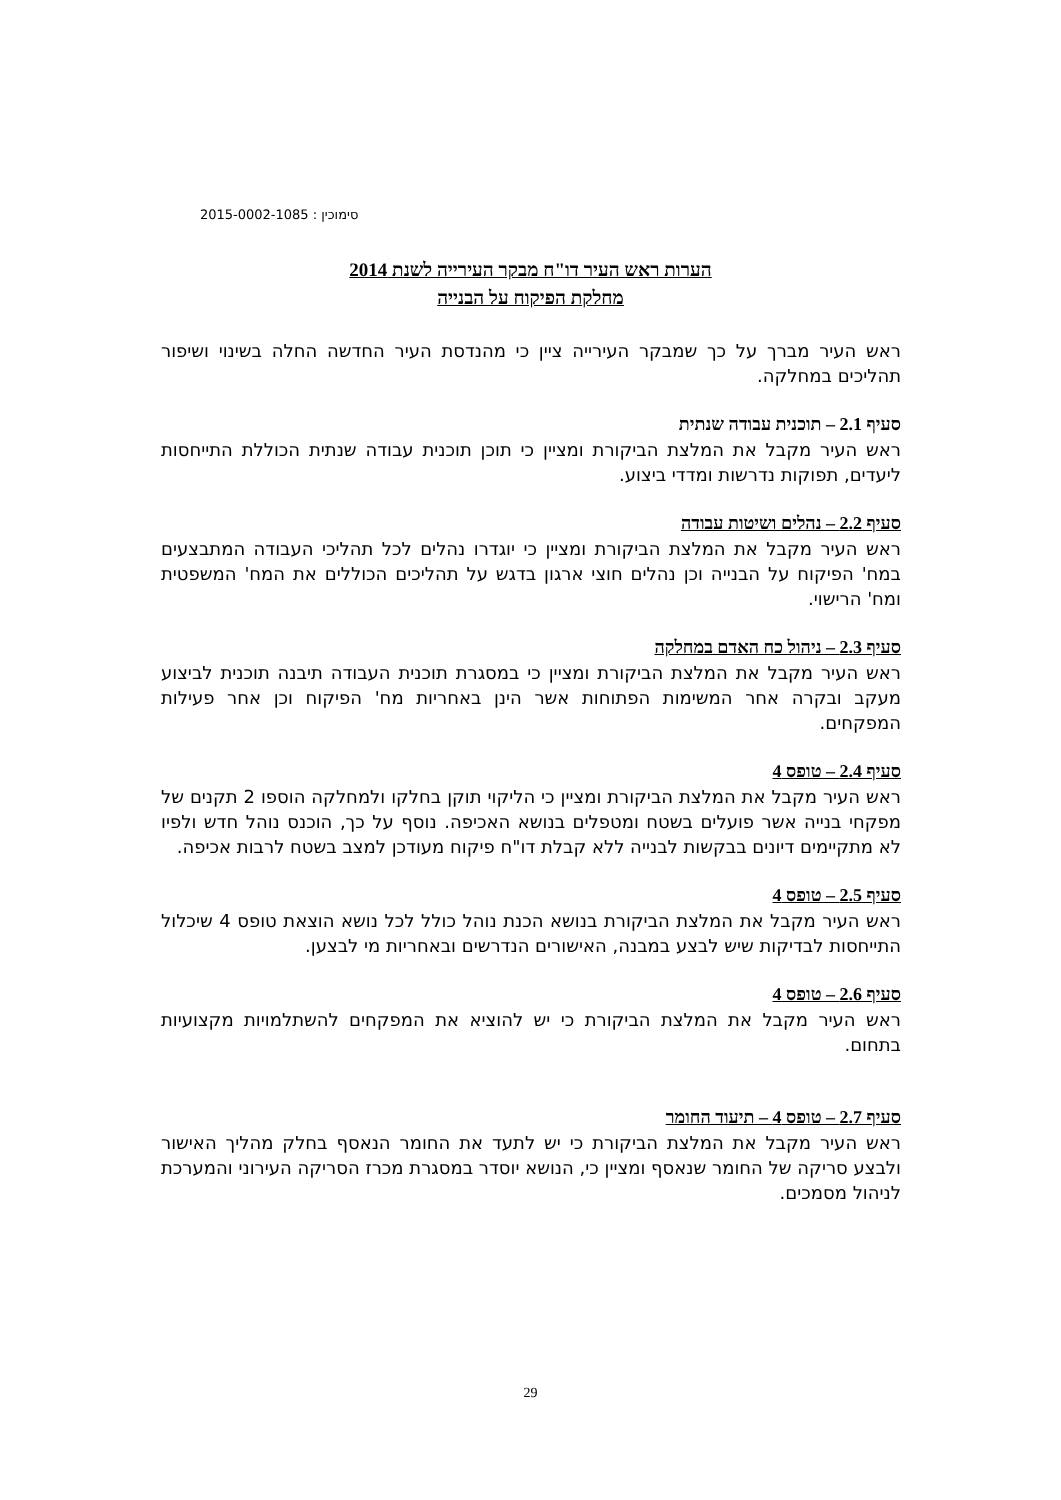סימוכין : 2015-0002-1085
הערות ראש העיר דו"ח מבקר העירייה לשנת 2014
מחלקת הפיקוח על הבנייה
ראש העיר מברך על כך שמבקר העירייה ציין כי מהנדסת העיר החדשה החלה בשינוי ושיפור תהליכים במחלקה.
סעיף 2.1 – תוכנית עבודה שנתית
ראש העיר מקבל את המלצת הביקורת ומציין כי תוכן תוכנית עבודה שנתית הכוללת התייחסות ליעדים, תפוקות נדרשות ומדדי ביצוע.
סעיף 2.2 – נהלים ושיטות עבודה
ראש העיר מקבל את המלצת הביקורת ומציין כי יוגדרו נהלים לכל תהליכי העבודה המתבצעים במח' הפיקוח על הבנייה וכן נהלים חוצי ארגון בדגש על תהליכים הכוללים את המח' המשפטית ומח' הרישוי.
סעיף 2.3 – ניהול כח האדם במחלקה
ראש העיר מקבל את המלצת הביקורת ומציין כי במסגרת תוכנית העבודה תיבנה תוכנית לביצוע מעקב ובקרה אחר המשימות הפתוחות אשר הינן באחריות מח' הפיקוח וכן אחר פעילות המפקחים.
סעיף 2.4 – טופס 4
ראש העיר מקבל את המלצת הביקורת ומציין כי הליקוי תוקן בחלקו ולמחלקה הוספו 2 תקנים של מפקחי בנייה אשר פועלים בשטח ומטפלים בנושא האכיפה. נוסף על כך, הוכנס נוהל חדש ולפיו לא מתקיימים דיונים בבקשות לבנייה ללא קבלת דו"ח פיקוח מעודכן למצב בשטח לרבות אכיפה.
סעיף 2.5 – טופס 4
ראש העיר מקבל את המלצת הביקורת בנושא הכנת נוהל כולל לכל נושא הוצאת טופס 4 שיכלול התייחסות לבדיקות שיש לבצע במבנה, האישורים הנדרשים ובאחריות מי לבצען.
סעיף 2.6 – טופס 4
ראש העיר מקבל את המלצת הביקורת כי יש להוציא את המפקחים להשתלמויות מקצועיות בתחום.
סעיף 2.7 – טופס 4 – תיעוד החומר
ראש העיר מקבל את המלצת הביקורת כי יש לתעד את החומר הנאסף בחלק מהליך האישור ולבצע סריקה של החומר שנאסף ומציין כי, הנושא יוסדר במסגרת מכרז הסריקה העירוני והמערכת לניהול מסמכים.
29